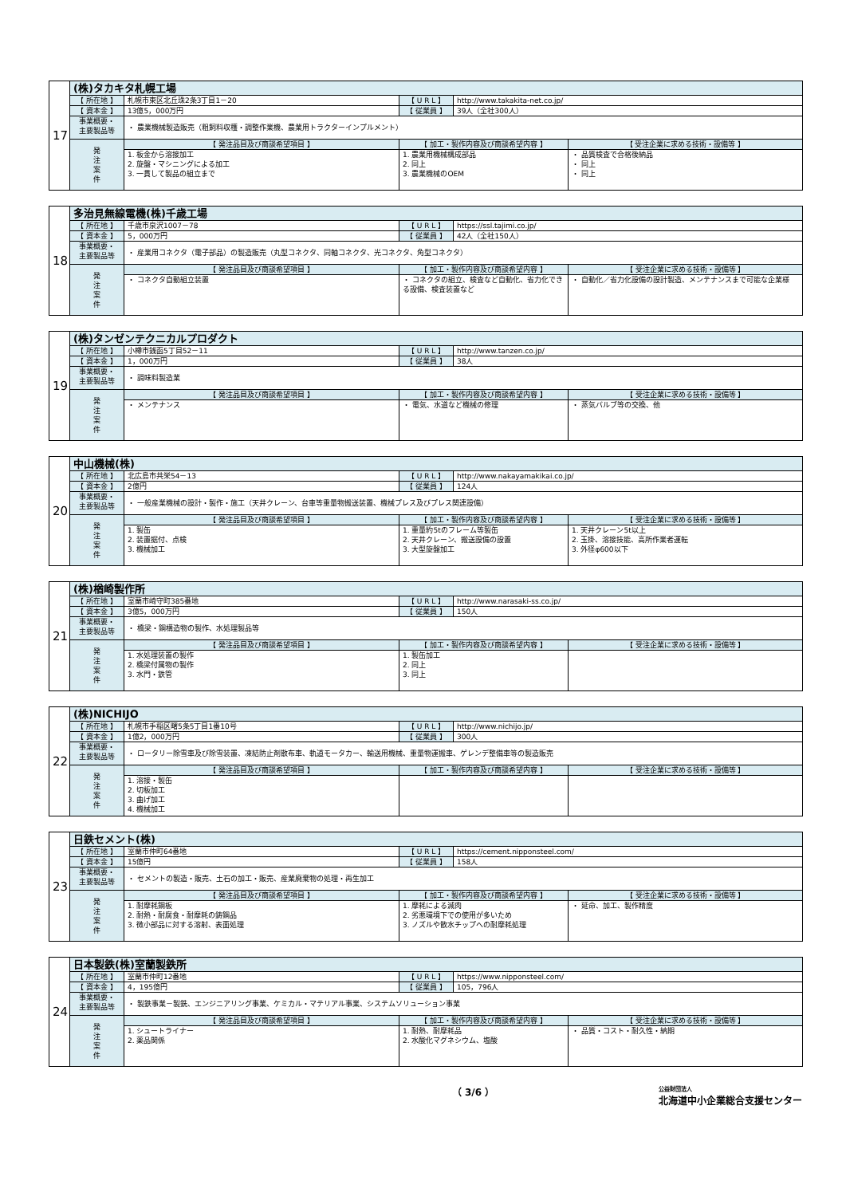| 17 | (株)タカキタ札幌工場 | | | | |
| | 【 所在地 】 | 札幌市東区北丘珠2条3丁目1－20 | 【 U R L 】 | http://www.takakita-net.co.jp/ | |
| | 【 資本金 】 | 13億5，000万円 | 【 従業員 】 | 39人（全社300人） | |
| | 事業概要・ 主要製品等 | ・ 農業機械製造販売（粗飼料収穫・調整作業機、農業用トラクターインプルメント） | | | |
| | 発 注 案 件 | 【 発注品目及び商談希望項目 】 | 【 加工・製作内容及び商談希望内容 】 | | 【 受注企業に求める技術・設備等 】 |
| | | 1. 板金から溶接加工 2. 旋盤・マシニングによる加工 3. 一貫して製品の組立まで | 1. 農業用機械構成部品 2. 同上 3. 農業機械のOEM | | ・ 品質検査で合格後納品 ・ 同上 ・ 同上 |
| 18 | 多治見無線電機(株)千歳工場 | | | | |
| | 【 所在地 】 | 千歳市泉沢1007－78 | 【 U R L 】 | https://ssl.tajimi.co.jp/ | |
| | 【 資本金 】 | 5，000万円 | 【 従業員 】 | 42人（全社150人） | |
| | 事業概要・ 主要製品等 | ・ 産業用コネクタ（電子部品）の製造販売（丸型コネクタ、同軸コネクタ、光コネクタ、角型コネクタ） | | | |
| | 発 注 案 件 | 【 発注品目及び商談希望項目 】 | 【 加工・製作内容及び商談希望内容 】 | | 【 受注企業に求める技術・設備等 】 |
| | | ・ コネクタ自動組立装置 | ・ コネクタの組立、検査など自動化、省力化できる設備、検査装置など | | ・ 自動化／省力化設備の設計製造、メンテナンスまで可能な企業様 |
| 19 | (株)タンゼンテクニカルプロダクト | | | | |
| | 【 所在地 】 | 小樽市銭函5丁目52－11 | 【 U R L 】 | http://www.tanzen.co.jp/ | |
| | 【 資本金 】 | 1，000万円 | 【 従業員 】 | 38人 | |
| | 事業概要・ 主要製品等 | ・ 調味料製造業 | | | |
| | 発 注 案 件 | 【 発注品目及び商談希望項目 】 | 【 加工・製作内容及び商談希望内容 】 | | 【 受注企業に求める技術・設備等 】 |
| | | ・ メンテナンス | ・ 電気、水道など機械の修理 | | ・ 蒸気バルブ等の交換、他 |
| 20 | 中山機械(株) | | | | |
| | 【 所在地 】 | 北広島市共栄54－13 | 【 U R L 】 | http://www.nakayamakikai.co.jp/ | |
| | 【 資本金 】 | 2億円 | 【 従業員 】 | 124人 | |
| | 事業概要・ 主要製品等 | ・ 一般産業機械の設計・製作・施工（天井クレーン、台車等重量物搬送装置、機械プレス及びプレス関連設備） | | | |
| | 発 注 案 件 | 【 発注品目及び商談希望項目 】 | 【 加工・製作内容及び商談希望内容 】 | | 【 受注企業に求める技術・設備等 】 |
| | | 1. 製缶 2. 装置据付、点検 3. 機械加工 | 1. 重量約5tのフレーム等製缶 2. 天井クレーン、搬送設備の設置 3. 大型旋盤加工 | | 1. 天井クレーン5t以上 2. 玉掛、溶接技能、高所作業者運転 3. 外径φ600以下 |
| 21 | (株)楢崎製作所 | | | | |
| | 【 所在地 】 | 室蘭市崎守町385番地 | 【 U R L 】 | http://www.narasaki-ss.co.jp/ | |
| | 【 資本金 】 | 3億5，000万円 | 【 従業員 】 | 150人 | |
| | 事業概要・ 主要製品等 | ・ 橋梁・鋼構造物の製作、水処理製品等 | | | |
| | 発 注 案 件 | 【 発注品目及び商談希望項目 】 | 【 加工・製作内容及び商談希望内容 】 | | 【 受注企業に求める技術・設備等 】 |
| | | 1. 水処理装置の製作 2. 橋梁付属物の製作 3. 水門・鉄管 | 1. 製缶加工 2. 同上 3. 同上 | | |
| 22 | (株)NICHIJO | | | | |
| | 【 所在地 】 | 札幌市手稲区曙5条5丁目1番10号 | 【 U R L 】 | http://www.nichijo.jp/ | |
| | 【 資本金 】 | 1億2，000万円 | 【 従業員 】 | 300人 | |
| | 事業概要・ 主要製品等 | ・ ロータリー除雪車及び除雪装置、凍結防止剤散布車、軌道モータカー、輸送用機械、重量物運搬車、ゲレンデ整備車等の製造販売 | | | |
| | 発 注 案 件 | 【 発注品目及び商談希望項目 】 | 【 加工・製作内容及び商談希望内容 】 | | 【 受注企業に求める技術・設備等 】 |
| | | 1. 溶接・製缶 2. 切板加工 3. 曲げ加工 4. 機械加工 | | | |
| 23 | 日鉄セメント(株) | | | | |
| | 【 所在地 】 | 室蘭市仲町64番地 | 【 U R L 】 | https://cement.nipponsteel.com/ | |
| | 【 資本金 】 | 15億円 | 【 従業員 】 | 158人 | |
| | 事業概要・ 主要製品等 | ・ セメントの製造・販売、土石の加工・販売、産業廃棄物の処理・再生加工 | | | |
| | 発 注 案 件 | 【 発注品目及び商談希望項目 】 | 【 加工・製作内容及び商談希望内容 】 | | 【 受注企業に求める技術・設備等 】 |
| | | 1. 耐摩耗鋼板 2. 耐熱・耐腐食・耐摩耗の鋳鋼品 3. 微小部品に対する溶射、表面処理 | 1. 摩耗による減肉 2. 劣悪環境下での使用が多いため 3. ノズルや散水チップへの耐摩耗処理 | | ・ 延命、加工、製作精度 |
| 24 | 日本製鉄(株)室蘭製鉄所 | | | | |
| | 【 所在地 】 | 室蘭市仲町12番地 | 【 U R L 】 | https://www.nipponsteel.com/ | |
| | 【 資本金 】 | 4，195億円 | 【 従業員 】 | 105，796人 | |
| | 事業概要・ 主要製品等 | ・ 製鉄事業－製銑、エンジニアリング事業、ケミカル・マテリアル事業、システムソリューション事業 | | | |
| | 発 注 案 件 | 【 発注品目及び商談希望項目 】 | 【 加工・製作内容及び商談希望内容 】 | | 【 受注企業に求める技術・設備等 】 |
| | | 1. シュートライナー 2. 薬品関係 | 1. 耐熱、耐摩耗品 2. 水酸化マグネシウム、塩酸 | | ・ 品質・コスト・耐久性・納期 |
（ 3/6 ） 公益財団法人
北海道中小企業総合支援センター